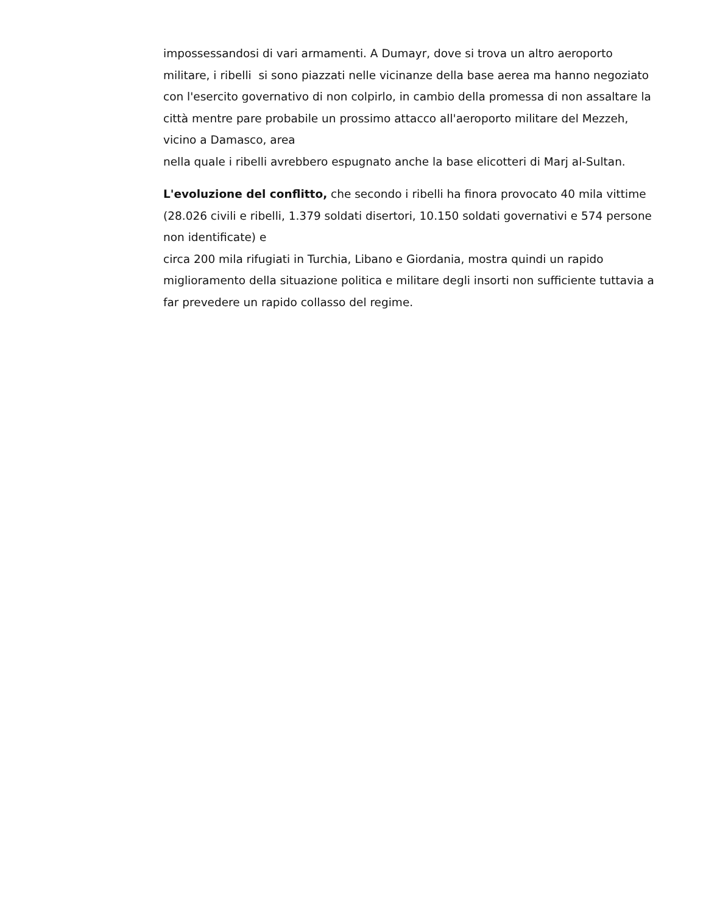impossessandosi di vari armamenti. A Dumayr, dove si trova un altro aeroporto militare, i ribelli si sono piazzati nelle vicinanze della base aerea ma hanno negoziato con l'esercito governativo di non colpirlo, in cambio della promessa di non assaltare la città mentre pare probabile un prossimo attacco all'aeroporto militare del Mezzeh, vicino a Damasco, area
nella quale i ribelli avrebbero espugnato anche la base elicotteri di Marj al-Sultan.
L'evoluzione del conflitto, che secondo i ribelli ha finora provocato 40 mila vittime (28.026 civili e ribelli, 1.379 soldati disertori, 10.150 soldati governativi e 574 persone non identificate) e
circa 200 mila rifugiati in Turchia, Libano e Giordania, mostra quindi un rapido miglioramento della situazione politica e militare degli insorti non sufficiente tuttavia a far prevedere un rapido collasso del regime.